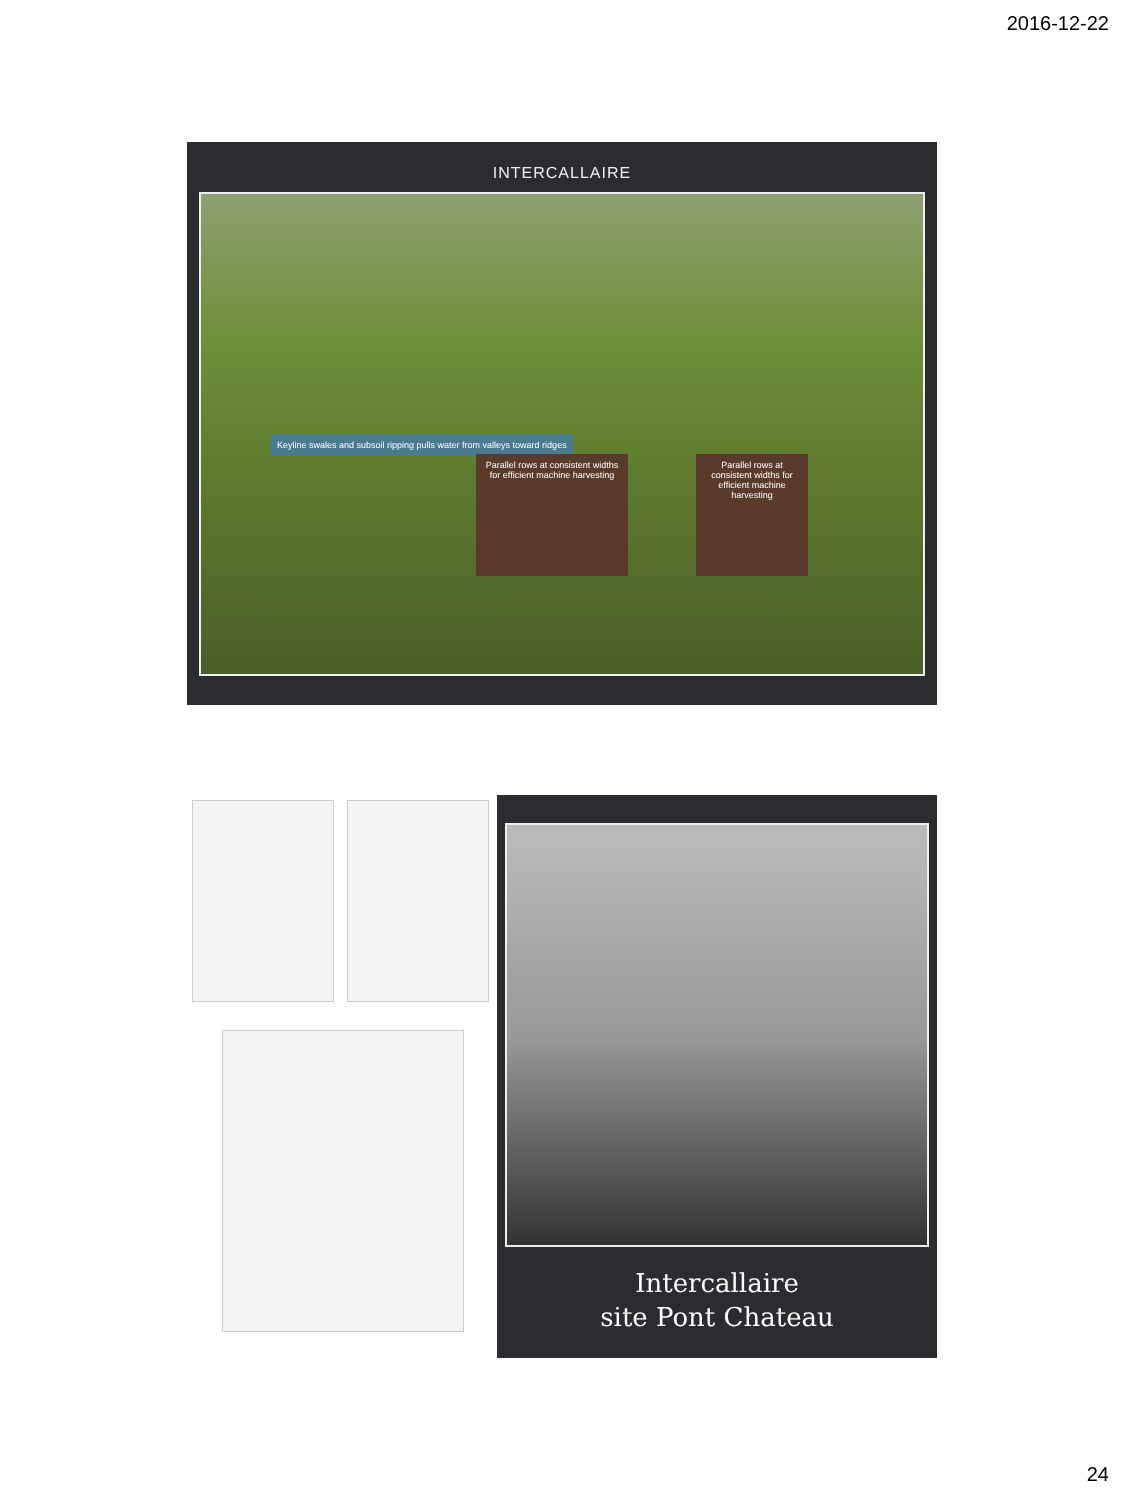2016-12-22
INTERCALLAIRE
Keyline swales and subsoil ripping pulls water from valleys toward ridges
Parallel rows at consistent widths for efficient machine harvesting
Parallel rows at consistent widths for efficient machine harvesting
Intercallaire
site Pont Chateau
24